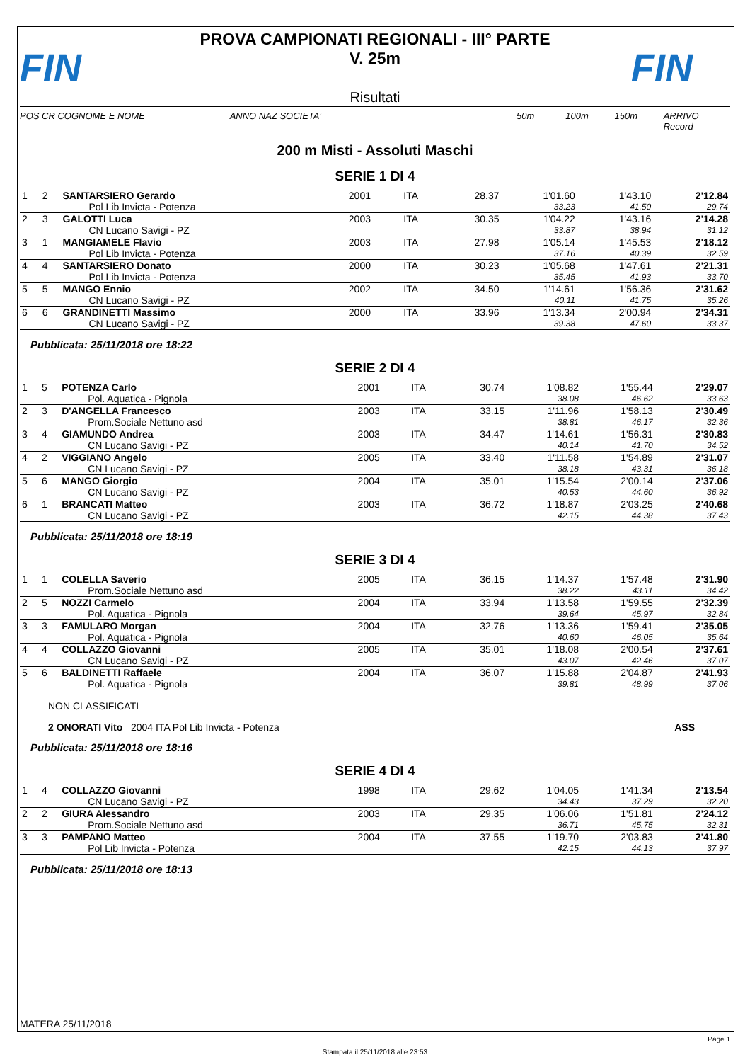FIN
PROVA CAMPIONATI REGIONALI - III° PARTE
V. 25m
Risultati
FIN
POS CR COGNOME E NOME ANNO NAZ SOCIETA' 50m 100m 150m ARRIVO Record
200 m Misti - Assoluti Maschi
SERIE 1 DI 4
| 1 | 2 | SANTARSIERO Gerardo | 2001 | ITA | 28.37 | 1'01.60 | 1'43.10 | 2'12.84 |
| | | Pol Lib Invicta - Potenza | | | | 33.23 | 41.50 | 29.74 |
| 2 | 3 | GALOTTI Luca | 2003 | ITA | 30.35 | 1'04.22 | 1'43.16 | 2'14.28 |
| | | CN Lucano Savigi - PZ | | | | 33.87 | 38.94 | 31.12 |
| 3 | 1 | MANGIAMELE Flavio | 2003 | ITA | 27.98 | 1'05.14 | 1'45.53 | 2'18.12 |
| | | Pol Lib Invicta - Potenza | | | | 37.16 | 40.39 | 32.59 |
| 4 | 4 | SANTARSIERO Donato | 2000 | ITA | 30.23 | 1'05.68 | 1'47.61 | 2'21.31 |
| | | Pol Lib Invicta - Potenza | | | | 35.45 | 41.93 | 33.70 |
| 5 | 5 | MANGO Ennio | 2002 | ITA | 34.50 | 1'14.61 | 1'56.36 | 2'31.62 |
| | | CN Lucano Savigi - PZ | | | | 40.11 | 41.75 | 35.26 |
| 6 | 6 | GRANDINETTI Massimo | 2000 | ITA | 33.96 | 1'13.34 | 2'00.94 | 2'34.31 |
| | | CN Lucano Savigi - PZ | | | | 39.38 | 47.60 | 33.37 |
Pubblicata: 25/11/2018 ore 18:22
SERIE 2 DI 4
| 1 | 5 | POTENZA Carlo | 2001 | ITA | 30.74 | 1'08.82 | 1'55.44 | 2'29.07 |
| | | Pol. Aquatica - Pignola | | | | 38.08 | 46.62 | 33.63 |
| 2 | 3 | D'ANGELLA Francesco | 2003 | ITA | 33.15 | 1'11.96 | 1'58.13 | 2'30.49 |
| | | Prom.Sociale Nettuno asd | | | | 38.81 | 46.17 | 32.36 |
| 3 | 4 | GIAMUNDO Andrea | 2003 | ITA | 34.47 | 1'14.61 | 1'56.31 | 2'30.83 |
| | | CN Lucano Savigi - PZ | | | | 40.14 | 41.70 | 34.52 |
| 4 | 2 | VIGGIANO Angelo | 2005 | ITA | 33.40 | 1'11.58 | 1'54.89 | 2'31.07 |
| | | CN Lucano Savigi - PZ | | | | 38.18 | 43.31 | 36.18 |
| 5 | 6 | MANGO Giorgio | 2004 | ITA | 35.01 | 1'15.54 | 2'00.14 | 2'37.06 |
| | | CN Lucano Savigi - PZ | | | | 40.53 | 44.60 | 36.92 |
| 6 | 1 | BRANCATI Matteo | 2003 | ITA | 36.72 | 1'18.87 | 2'03.25 | 2'40.68 |
| | | CN Lucano Savigi - PZ | | | | 42.15 | 44.38 | 37.43 |
Pubblicata: 25/11/2018 ore 18:19
SERIE 3 DI 4
| 1 | 1 | COLELLA Saverio | 2005 | ITA | 36.15 | 1'14.37 | 1'57.48 | 2'31.90 |
| | | Prom.Sociale Nettuno asd | | | | 38.22 | 43.11 | 34.42 |
| 2 | 5 | NOZZI Carmelo | 2004 | ITA | 33.94 | 1'13.58 | 1'59.55 | 2'32.39 |
| | | Pol. Aquatica - Pignola | | | | 39.64 | 45.97 | 32.84 |
| 3 | 3 | FAMULARO Morgan | 2004 | ITA | 32.76 | 1'13.36 | 1'59.41 | 2'35.05 |
| | | Pol. Aquatica - Pignola | | | | 40.60 | 46.05 | 35.64 |
| 4 | 4 | COLLAZZO Giovanni | 2005 | ITA | 35.01 | 1'18.08 | 2'00.54 | 2'37.61 |
| | | CN Lucano Savigi - PZ | | | | 43.07 | 42.46 | 37.07 |
| 5 | 6 | BALDINETTI Raffaele | 2004 | ITA | 36.07 | 1'15.88 | 2'04.87 | 2'41.93 |
| | | Pol. Aquatica - Pignola | | | | 39.81 | 48.99 | 37.06 |
NON CLASSIFICATI
2 ONORATI Vito 2004 ITA Pol Lib Invicta - Potenza ASS
Pubblicata: 25/11/2018 ore 18:16
SERIE 4 DI 4
| 1 | 4 | COLLAZZO Giovanni | 1998 | ITA | 29.62 | 1'04.05 | 1'41.34 | 2'13.54 |
| | | CN Lucano Savigi - PZ | | | | 34.43 | 37.29 | 32.20 |
| 2 | 2 | GIURA Alessandro | 2003 | ITA | 29.35 | 1'06.06 | 1'51.81 | 2'24.12 |
| | | Prom.Sociale Nettuno asd | | | | 36.71 | 45.75 | 32.31 |
| 3 | 3 | PAMPANO Matteo | 2004 | ITA | 37.55 | 1'19.70 | 2'03.83 | 2'41.80 |
| | | Pol Lib Invicta - Potenza | | | | 42.15 | 44.13 | 37.97 |
Pubblicata: 25/11/2018 ore 18:13
MATERA 25/11/2018
Page 1
Stampata il 25/11/2018 alle 23:53